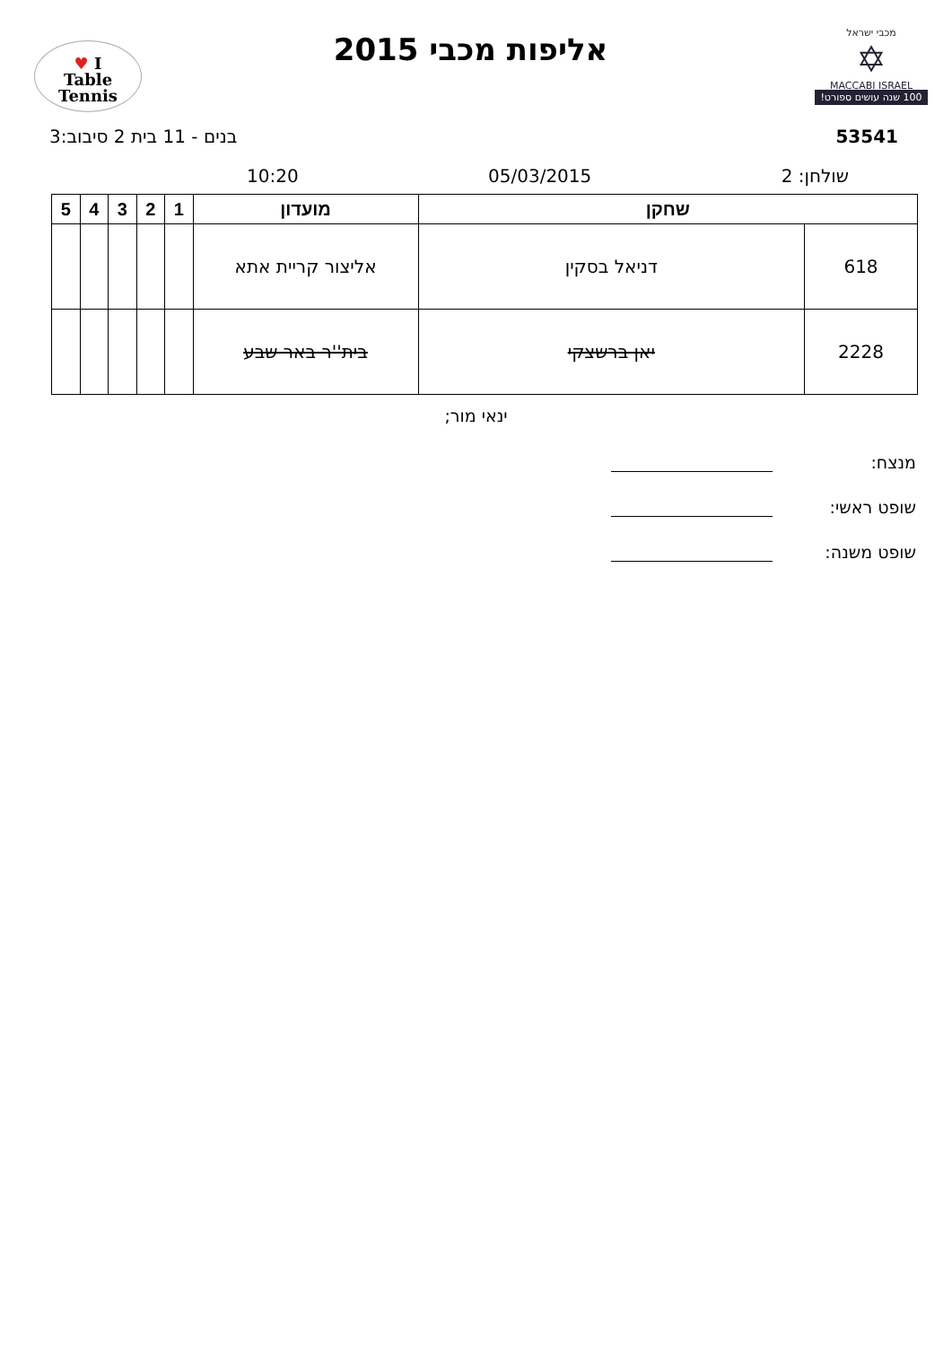מכבי ישראל
✡
MACCABI ISRAEL
100 שנה עושים ספורט!
אליפות מכבי 2015
I ♥
Table
Tennis
53541 בנים - 11 בית 2 סיבוב:3
שולחן: 2 05/03/2015 10:20
| שחקן | | מועדון | 1 | 2 | 3 | 4 | 5 |
| --- | --- | --- | --- | --- | --- | --- | --- |
| 618 | דניאל בסקין | אליצור קריית אתא | | | | | |
| 2228 | יאן ברשצקי | בית''ר באר שבע | | | | | |
ינאי מור;
מנצח:
שופט ראשי:
שופט משנה: